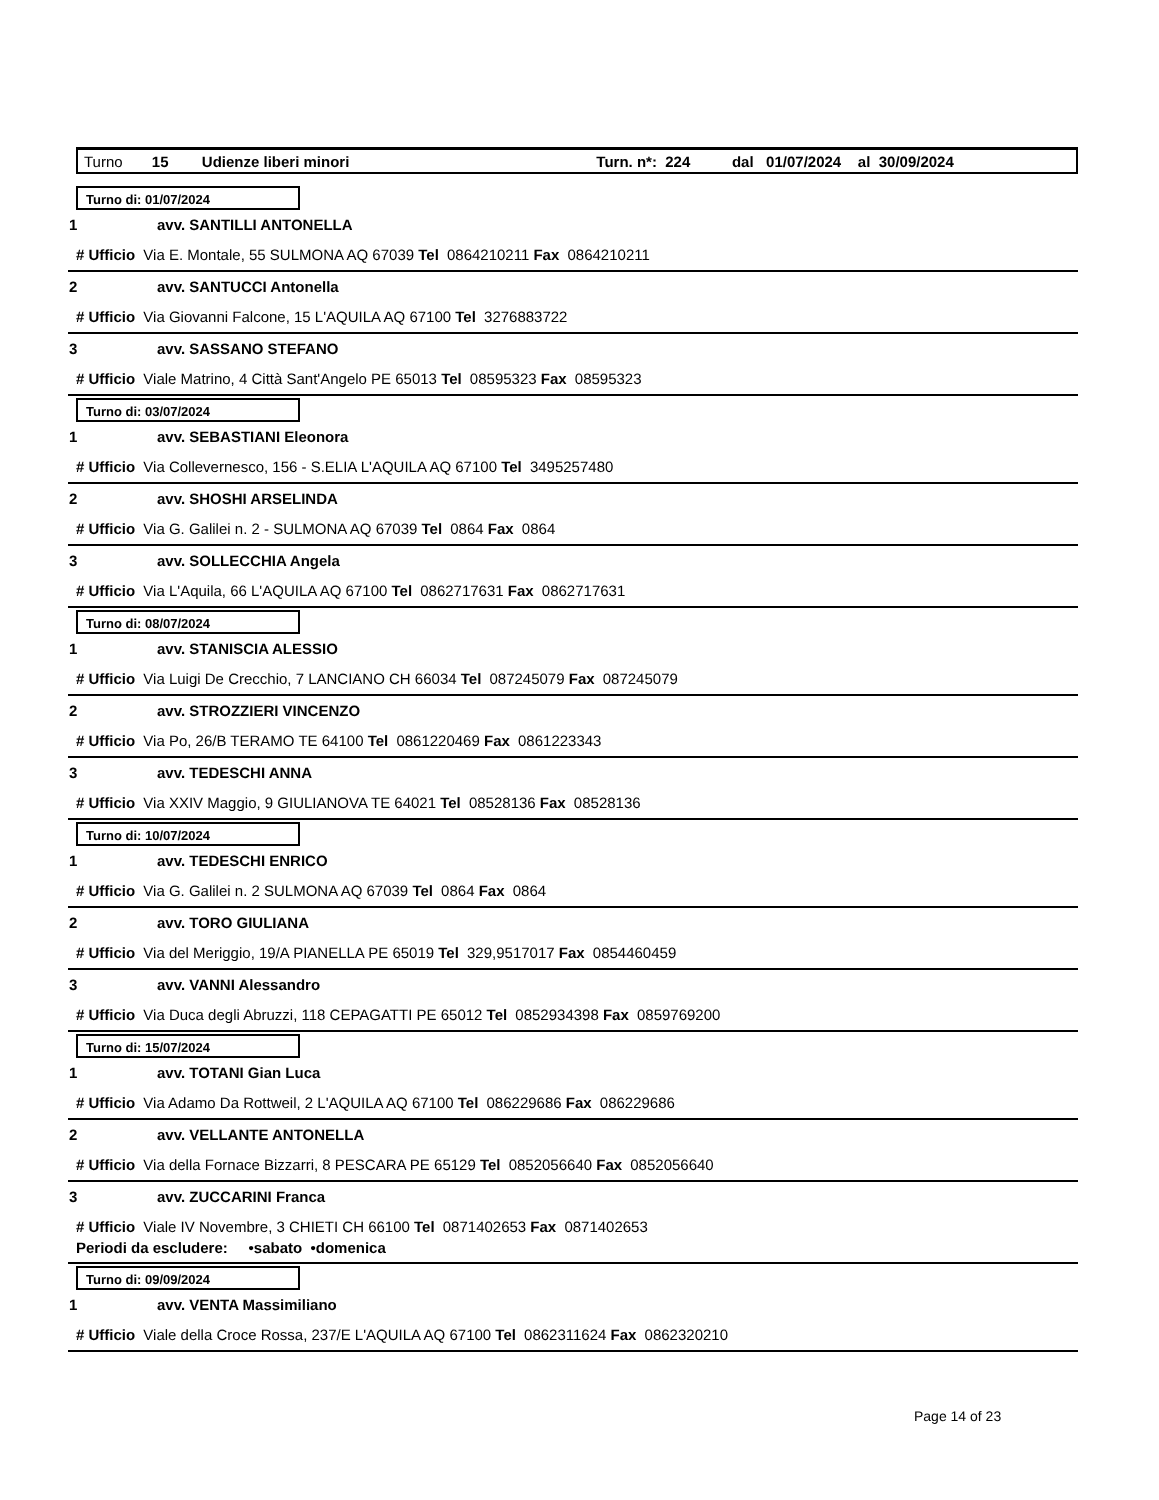Turno 15 Udienze liberi minori Turn. n*: 224 dal 01/07/2024 al 30/09/2024
Turno di: 01/07/2024
1 avv. SANTILLI ANTONELLA
# Ufficio Via E. Montale, 55 SULMONA AQ 67039 Tel 0864210211 Fax 0864210211
2 avv. SANTUCCI Antonella
# Ufficio Via Giovanni Falcone, 15 L'AQUILA AQ 67100 Tel 3276883722
3 avv. SASSANO STEFANO
# Ufficio Viale Matrino, 4 Città Sant'Angelo PE 65013 Tel 08595323 Fax 08595323
Turno di: 03/07/2024
1 avv. SEBASTIANI Eleonora
# Ufficio Via Collevernesco, 156 - S.ELIA L'AQUILA AQ 67100 Tel 3495257480
2 avv. SHOSHI ARSELINDA
# Ufficio Via G. Galilei n. 2 - SULMONA AQ 67039 Tel 0864 Fax 0864
3 avv. SOLLECCHIA Angela
# Ufficio Via L'Aquila, 66 L'AQUILA AQ 67100 Tel 0862717631 Fax 0862717631
Turno di: 08/07/2024
1 avv. STANISCIA ALESSIO
# Ufficio Via Luigi De Crecchio, 7 LANCIANO CH 66034 Tel 087245079 Fax 087245079
2 avv. STROZZIERI VINCENZO
# Ufficio Via Po, 26/B TERAMO TE 64100 Tel 0861220469 Fax 0861223343
3 avv. TEDESCHI ANNA
# Ufficio Via XXIV Maggio, 9 GIULIANOVA TE 64021 Tel 08528136 Fax 08528136
Turno di: 10/07/2024
1 avv. TEDESCHI ENRICO
# Ufficio Via G. Galilei n. 2 SULMONA AQ 67039 Tel 0864 Fax 0864
2 avv. TORO GIULIANA
# Ufficio Via del Meriggio, 19/A PIANELLA PE 65019 Tel 329,9517017 Fax 0854460459
3 avv. VANNI Alessandro
# Ufficio Via Duca degli Abruzzi, 118 CEPAGATTI PE 65012 Tel 0852934398 Fax 0859769200
Turno di: 15/07/2024
1 avv. TOTANI Gian Luca
# Ufficio Via Adamo Da Rottweil, 2 L'AQUILA AQ 67100 Tel 086229686 Fax 086229686
2 avv. VELLANTE ANTONELLA
# Ufficio Via della Fornace Bizzarri, 8 PESCARA PE 65129 Tel 0852056640 Fax 0852056640
3 avv. ZUCCARINI Franca
# Ufficio Viale IV Novembre, 3 CHIETI CH 66100 Tel 0871402653 Fax 0871402653
Periodi da escludere: •sabato •domenica
Turno di: 09/09/2024
1 avv. VENTA Massimiliano
# Ufficio Viale della Croce Rossa, 237/E L'AQUILA AQ 67100 Tel 0862311624 Fax 0862320210
Page 14 of 23